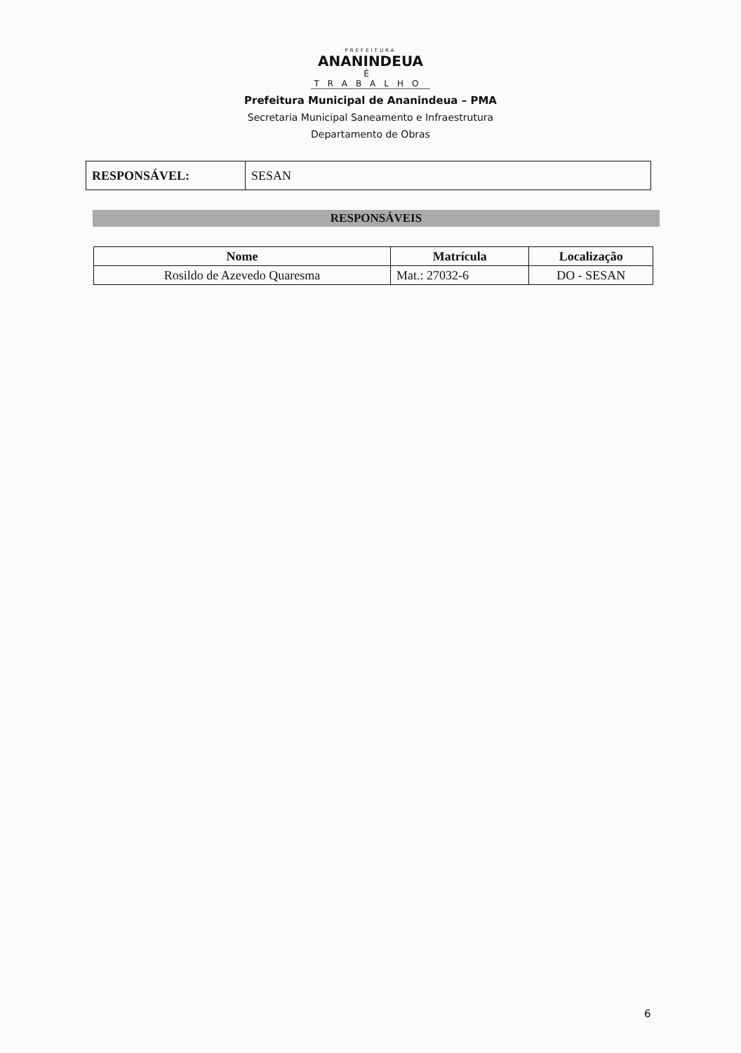PREFEITURA
ANANINDEUA
É TRABALHO
Prefeitura Municipal de Ananindeua – PMA
Secretaria Municipal Saneamento e Infraestrutura
Departamento de Obras
| RESPONSÁVEL: | SESAN |
RESPONSÁVEIS
| Nome | Matrícula | Localização |
| --- | --- | --- |
| Rosildo de Azevedo Quaresma | Mat.: 27032-6 | DO - SESAN |
6